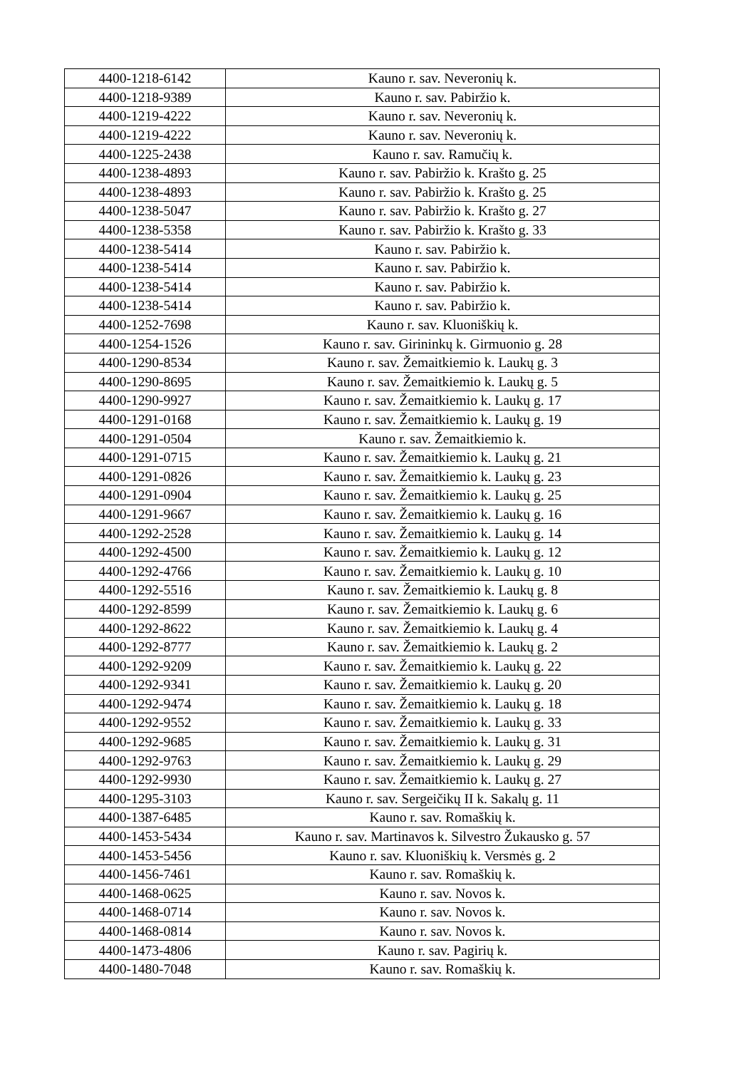| 4400-1218-6142 | Kauno r. sav. Neveronių k. |
| 4400-1218-9389 | Kauno r. sav. Pabiržio k. |
| 4400-1219-4222 | Kauno r. sav. Neveronių k. |
| 4400-1219-4222 | Kauno r. sav. Neveronių k. |
| 4400-1225-2438 | Kauno r. sav. Ramučių k. |
| 4400-1238-4893 | Kauno r. sav. Pabiržio k. Krašto g. 25 |
| 4400-1238-4893 | Kauno r. sav. Pabiržio k. Krašto g. 25 |
| 4400-1238-5047 | Kauno r. sav. Pabiržio k. Krašto g. 27 |
| 4400-1238-5358 | Kauno r. sav. Pabiržio k. Krašto g. 33 |
| 4400-1238-5414 | Kauno r. sav. Pabiržio k. |
| 4400-1238-5414 | Kauno r. sav. Pabiržio k. |
| 4400-1238-5414 | Kauno r. sav. Pabiržio k. |
| 4400-1238-5414 | Kauno r. sav. Pabiržio k. |
| 4400-1252-7698 | Kauno r. sav. Kluoniškių k. |
| 4400-1254-1526 | Kauno r. sav. Girininkų k. Girmuonio g. 28 |
| 4400-1290-8534 | Kauno r. sav. Žemaitkiemio k. Laukų g. 3 |
| 4400-1290-8695 | Kauno r. sav. Žemaitkiemio k. Laukų g. 5 |
| 4400-1290-9927 | Kauno r. sav. Žemaitkiemio k. Laukų g. 17 |
| 4400-1291-0168 | Kauno r. sav. Žemaitkiemio k. Laukų g. 19 |
| 4400-1291-0504 | Kauno r. sav. Žemaitkiemio k. |
| 4400-1291-0715 | Kauno r. sav. Žemaitkiemio k. Laukų g. 21 |
| 4400-1291-0826 | Kauno r. sav. Žemaitkiemio k. Laukų g. 23 |
| 4400-1291-0904 | Kauno r. sav. Žemaitkiemio k. Laukų g. 25 |
| 4400-1291-9667 | Kauno r. sav. Žemaitkiemio k. Laukų g. 16 |
| 4400-1292-2528 | Kauno r. sav. Žemaitkiemio k. Laukų g. 14 |
| 4400-1292-4500 | Kauno r. sav. Žemaitkiemio k. Laukų g. 12 |
| 4400-1292-4766 | Kauno r. sav. Žemaitkiemio k. Laukų g. 10 |
| 4400-1292-5516 | Kauno r. sav. Žemaitkiemio k. Laukų g. 8 |
| 4400-1292-8599 | Kauno r. sav. Žemaitkiemio k. Laukų g. 6 |
| 4400-1292-8622 | Kauno r. sav. Žemaitkiemio k. Laukų g. 4 |
| 4400-1292-8777 | Kauno r. sav. Žemaitkiemio k. Laukų g. 2 |
| 4400-1292-9209 | Kauno r. sav. Žemaitkiemio k. Laukų g. 22 |
| 4400-1292-9341 | Kauno r. sav. Žemaitkiemio k. Laukų g. 20 |
| 4400-1292-9474 | Kauno r. sav. Žemaitkiemio k. Laukų g. 18 |
| 4400-1292-9552 | Kauno r. sav. Žemaitkiemio k. Laukų g. 33 |
| 4400-1292-9685 | Kauno r. sav. Žemaitkiemio k. Laukų g. 31 |
| 4400-1292-9763 | Kauno r. sav. Žemaitkiemio k. Laukų g. 29 |
| 4400-1292-9930 | Kauno r. sav. Žemaitkiemio k. Laukų g. 27 |
| 4400-1295-3103 | Kauno r. sav. Sergeičikų II k. Sakalų g. 11 |
| 4400-1387-6485 | Kauno r. sav. Romaškių k. |
| 4400-1453-5434 | Kauno r. sav. Martinavos k. Silvestro Žukausko g. 57 |
| 4400-1453-5456 | Kauno r. sav. Kluoniškių k. Versmės g. 2 |
| 4400-1456-7461 | Kauno r. sav. Romaškių k. |
| 4400-1468-0625 | Kauno r. sav. Novos k. |
| 4400-1468-0714 | Kauno r. sav. Novos k. |
| 4400-1468-0814 | Kauno r. sav. Novos k. |
| 4400-1473-4806 | Kauno r. sav. Pagirių k. |
| 4400-1480-7048 | Kauno r. sav. Romaškių k. |